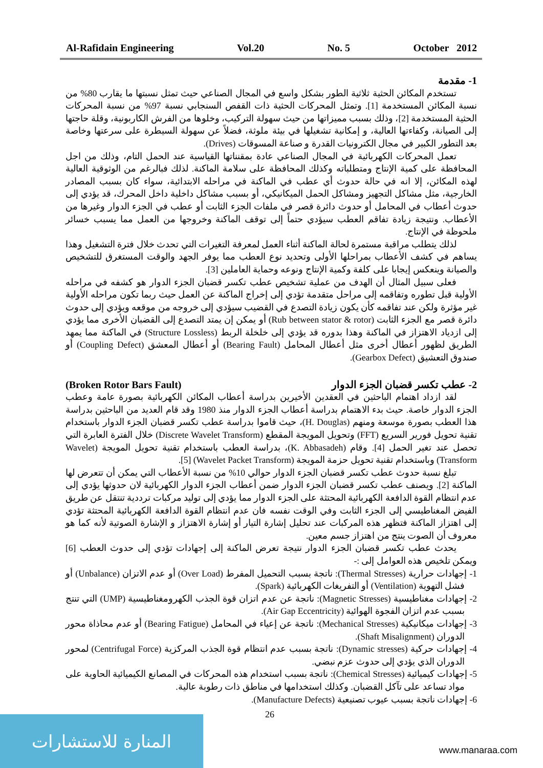Al-Rafidain Engineering Vol.20 No. 5 October 2012
1- مقدمة
تستخدم المكائن الحثية ثلاثية الطور بشكل واسع في المجال الصناعي حيث تمثل نسبتها ما يقارب 80% من نسبة المكائن المستخدمة [1]. وتمثل المحركات الحثية ذات القفص السنجابي نسبة 97% من نسبة المحركات الحثية المستخدمة [2]، وذلك بسبب مميزاتها من حيث سهولة التركيب، وخلوها من الفرش الكاربونية، وقلة حاجتها إلى الصيانة، وكفاءتها العالية، و إمكانية تشغيلها في بيئة ملوثة، فضلاً عن سهولة السيطرة على سرعتها وخاصة بعد التطور الكبير في مجال الكترونيات القدرة و صناعة المسوقات (Drives).
تعمل المحركات الكهربائية في المجال الصناعي عادة بمقنناتها القياسية عند الحمل التام، وذلك من اجل المحافظة على كمية الإنتاج ومتطلباته وكذلك المحافظة على سلامة الماكنة. لذلك فبالرغم من الوثوقية العالية لهذه المكائن، إلا انه في حالة حدوث أي عطب في الماكنة في مراحله الابتدائية، سواء كان بسبب المصادر الخارجية، مثل مشاكل التجهيز ومشاكل الحمل الميكانيكي، أو بسبب مشاكل داخلية داخل المحرك، قد يؤدي إلى حدوث أعطاب في المحامل أو حدوث دائرة قصر في ملفات الجزء الثابت أو عطب في الجزء الدوار وغيرها من الأعطاب. ونتيجة زيادة تفاقم العطب سيؤدي حتماً إلى توقف الماكنة وخروجها من العمل مما يسبب خسائر ملحوظة في الإنتاج.
لذلك يتطلب مراقبة مستمرة لحالة الماكنة أثناء العمل لمعرفة التغيرات التي تحدث خلال فترة التشغيل وهذا يساهم في كشف الأعطاب بمراحلها الأولى وتحديد نوع العطب مما يوفر الجهد والوقت المستغرق للتشخيص والصيانة وينعكس إيجابا على كلفة وكمية الإنتاج ونوعه وحماية العاملين [3].
فعلى سبيل المثال أن الهدف من عملية تشخيص عطب تكسر قضبان الجزء الدوار هو كشفه في مراحله الأولية قبل تطوره وتفاقمه إلى مراحل متقدمة تؤدي إلى إخراج الماكنة عن العمل حيث ربما تكون مراحله الأولية غير مؤثرة ولكن عند تفاقمه كأن يكون زيادة التصدع في القضيب سيؤدي إلى خروجه من موقعه ويؤدي إلى حدوث دائرة قصر مع الجزء الثابت (Rub between stator & rotor) أو يمكن إن يمتد التصدع إلى القضبان الأخرى مما يؤدي إلى ازدياد الاهتزاز في الماكنة وهذا بدوره قد يؤدي إلى خلخلة الربط (Structure Lossless) في الماكنة مما يمهد الطريق لظهور أعطال أخرى مثل أعطال المحامل (Bearing Fault) أو أعطال المعشق (Coupling Defect) أو صندوق التعشيق (Gearbox Defect).
2- عطب تكسر قضبان الجزء الدوار (Broken Rotor Bars Fault)
لقد ازداد اهتمام الباحثين في العقدين الأخيرين بدراسة أعطاب المكائن الكهربائية بصورة عامة وعطب الجزء الدوار خاصة. حيث بدء الاهتمام بدراسة أعطاب الجزء الدوار منذ 1980 وقد قام العديد من الباحثين بدراسة هذا العطب بصورة موسعة ومنهم (H. Douglas)، حيث قاموا بدراسة عطب تكسر قضبان الجزء الدوار باستخدام تقنية تحويل فورير السريع (FFT) وتحويل المويجة المقطع (Discrete Wavelet Transform) خلال الفترة العابرة التي تحصل عند تغير الحمل [4]. وقام (K. Abbasadeh)، بدراسة العطب باستخدام تقنية تحويل المويجة (Wavelet Transform) وباستخدام تقنية تحويل حزمة المويجة (Wavelet Packet Transform) [5].
تبلغ نسبة حدوث عطب تكسر قضبان الجزء الدوار حوالي 10% من نسبة الأعطاب التي يمكن أن تتعرض لها الماكنة [2]. ويصنف عطب تكسر قضبان الجزء الدوار ضمن أعطاب الجزء الدوار الكهربائية لان حدوثها يؤدي إلى عدم انتظام القوة الدافعة الكهربائية المحتثة على الجزء الدوار مما يؤدي إلى توليد مركبات ترددية تنتقل عن طريق الفيض المغناطيسي إلى الجزء الثابت وفي الوقت نفسه فان عدم انتظام القوة الدافعة الكهربائية المحتثة تؤدي إلى اهتزاز الماكنة فتظهر هذه المركبات عند تحليل إشارة التيار أو إشارة الاهتزاز و الإشارة الصوتية لأنه كما هو معروف أن الصوت ينتج من اهتزاز جسم معين.
يحدث عطب تكسر قضبان الجزء الدوار نتيجة تعرض الماكنة إلى إجهادات تؤدي إلى حدوث العطب [6] ويمكن تلخيص هذه العوامل إلى :-
1- إجهادات حرارية (Thermal Stresses): ناتجة بسبب التحميل المفرط (Over Load) أو عدم الاتزان (Unbalance) أو فشل التهوية (Ventilation) أو التفريغات الكهربائية (Spark).
2- إجهادات مغناطيسية (Magnetic Stresses): ناتجة عن عدم اتزان قوة الجذب الكهرومغناطيسية (UMP) التي تنتج بسبب عدم اتزان الفجوة الهوائية (Air Gap Eccentricity).
3- إجهادات ميكانيكية (Mechanical Stresses): ناتجة عن إعياء في المحامل (Bearing Fatigue) أو عدم محاذاة محور الدوران (Shaft Misalignment).
4- إجهادات حركية (Dynamic stresses): ناتجة بسبب عدم انتظام قوة الجذب المركزية (Centrifugal Force) لمحور الدوران الذي يؤدي إلى حدوث عزم نبضي.
5- إجهادات كيميائية (Chemical Stresses): ناتجة بسبب استخدام هذه المحركات في المصانع الكيميائية الحاوية على مواد تساعد على تآكل القضبان. وكذلك استخدامها في مناطق ذات رطوبة عالية.
6- إجهادات ناتجة بسبب عيوب تصنيعية (Manufacture Defects).
26
المنارة للاستشارات
www.manaraa.com